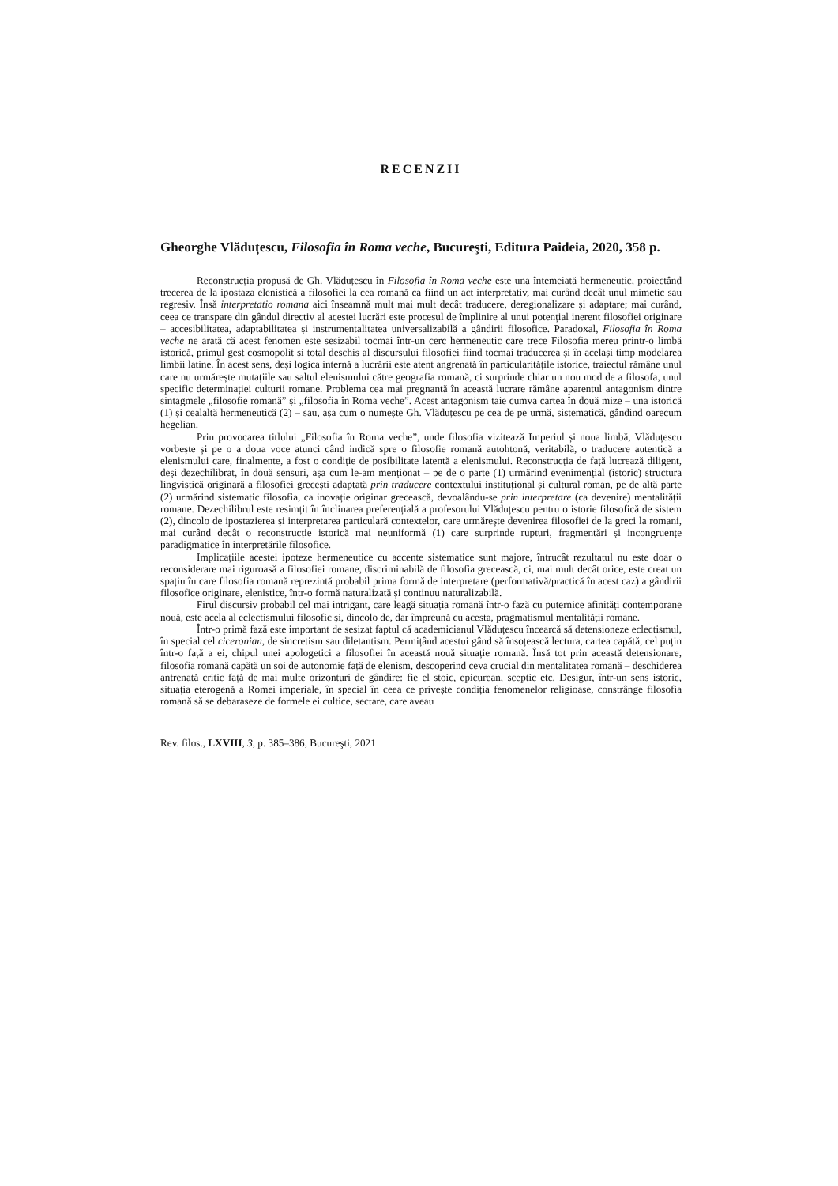RECENZII
Gheorghe Vlăduțescu, Filosofia în Roma veche, Bucureşti, Editura Paideia, 2020, 358 p.
Reconstrucția propusă de Gh. Vlăduțescu în Filosofia în Roma veche este una întemeiată hermeneutic, proiectând trecerea de la ipostaza elenistică a filosofiei la cea romană ca fiind un act interpretativ, mai curând decât unul mimetic sau regresiv. Însă interpretatio romana aici înseamnă mult mai mult decât traducere, deregionalizare și adaptare; mai curând, ceea ce transpare din gândul directiv al acestei lucrări este procesul de împlinire al unui potențial inerent filosofiei originare – accesibilitatea, adaptabilitatea și instrumentalitatea universalizabilă a gândirii filosofice. Paradoxal, Filosofia în Roma veche ne arată că acest fenomen este sesizabil tocmai într-un cerc hermeneutic care trece Filosofia mereu printr-o limbă istorică, primul gest cosmopolit și total deschis al discursului filosofiei fiind tocmai traducerea și în același timp modelarea limbii latine. În acest sens, deși logica internă a lucrării este atent angrenată în particularitățile istorice, traiectul rămâne unul care nu urmărește mutațiile sau saltul elenismului către geografia romană, ci surprinde chiar un nou mod de a filosofa, unul specific determinației culturii romane. Problema cea mai pregnantă în această lucrare rămâne aparentul antagonism dintre sintagmele „filosofie romană” și „filosofia în Roma veche”. Acest antagonism taie cumva cartea în două mize – una istorică (1) și cealaltă hermeneutică (2) – sau, așa cum o numește Gh. Vlăduțescu pe cea de pe urmă, sistematică, gândind oarecum hegelian.
Prin provocarea titlului „Filosofia în Roma veche”, unde filosofia vizitează Imperiul și noua limbă, Vlăduțescu vorbește și pe o a doua voce atunci când indică spre o filosofie romană autohtonă, veritabilă, o traducere autentică a elenismului care, finalmente, a fost o condiție de posibilitate latentă a elenismului. Reconstrucția de față lucrează diligent, deși dezechilibrat, în două sensuri, așa cum le-am menționat – pe de o parte (1) urmărind evenimențial (istoric) structura lingvistică originară a filosofiei grecești adaptată prin traducere contextului instituțional și cultural roman, pe de altă parte (2) urmărind sistematic filosofia, ca inovație originar grecească, devoalându-se prin interpretare (ca devenire) mentalității romane. Dezechilibrul este resimțit în înclinarea preferențială a profesorului Vlăduțescu pentru o istorie filosofică de sistem (2), dincolo de ipostazierea și interpretarea particulară contextelor, care urmărește devenirea filosofiei de la greci la romani, mai curând decât o reconstrucție istorică mai neuniformă (1) care surprinde rupturi, fragmentări și incongruențe paradigmatice în interpretările filosofice.
Implicațiile acestei ipoteze hermeneutice cu accente sistematice sunt majore, întrucât rezultatul nu este doar o reconsiderare mai riguroasă a filosofiei romane, discriminabilă de filosofia grecească, ci, mai mult decât orice, este creat un spațiu în care filosofia romană reprezintă probabil prima formă de interpretare (performativă/practică în acest caz) a gândirii filosofice originare, elenistice, într-o formă naturalizată și continuu naturalizabilă.
Firul discursiv probabil cel mai intrigant, care leagă situația romană într-o fază cu puternice afinități contemporane nouă, este acela al eclectismului filosofic și, dincolo de, dar împreună cu acesta, pragmatismul mentalității romane.
Într-o primă fază este important de sesizat faptul că academicianul Vlăduțescu încearcă să detensioneze eclectismul, în special cel ciceronian, de sincretism sau diletantism. Permițând acestui gând să însoțească lectura, cartea capătă, cel puțin într-o față a ei, chipul unei apologetici a filosofiei în această nouă situație romană. Însă tot prin această detensionare, filosofia romană capătă un soi de autonomie față de elenism, descoperind ceva crucial din mentalitatea romană – deschiderea antrenată critic față de mai multe orizonturi de gândire: fie el stoic, epicurean, sceptic etc. Desigur, într-un sens istoric, situația eterogenă a Romei imperiale, în special în ceea ce privește condiția fenomenelor religioase, constrânge filosofia romană să se debaraseze de formele ei cultice, sectare, care aveau
Rev. filos., LXVIII, 3, p. 385–386, Bucureşti, 2021